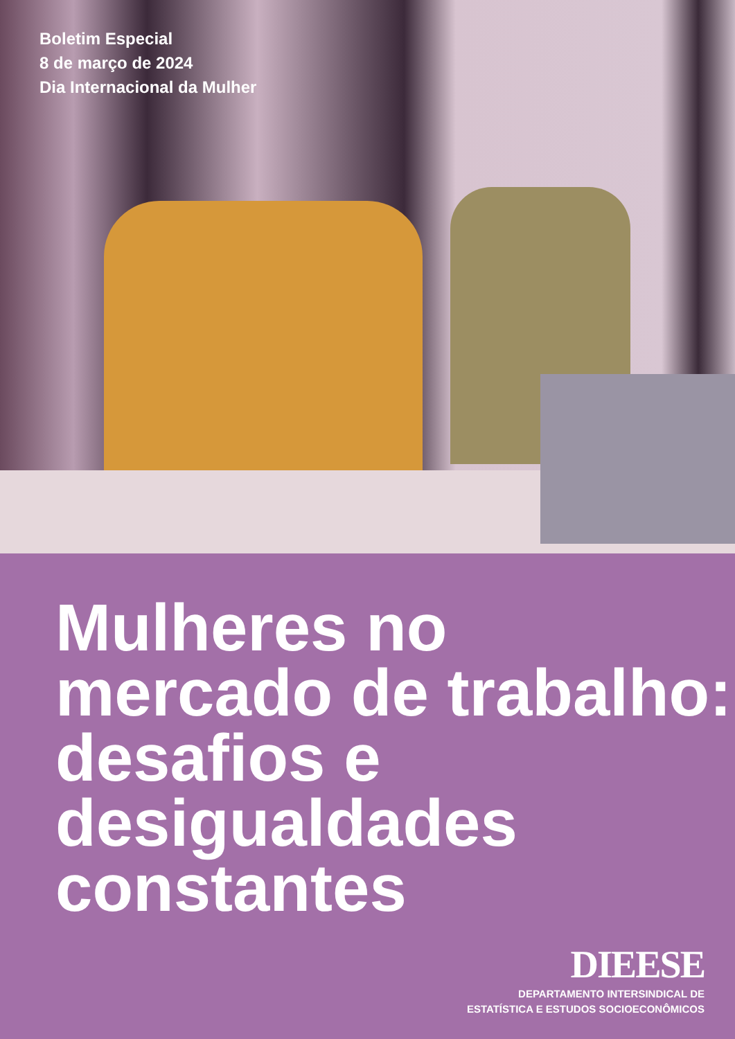Boletim Especial
8 de março de 2024
Dia Internacional da Mulher
Mulheres no mercado de trabalho: desafios e desigualdades constantes
DIEESE
DEPARTAMENTO INTERSINDICAL DE
ESTATÍSTICA E ESTUDOS SOCIOECONÔMICOS